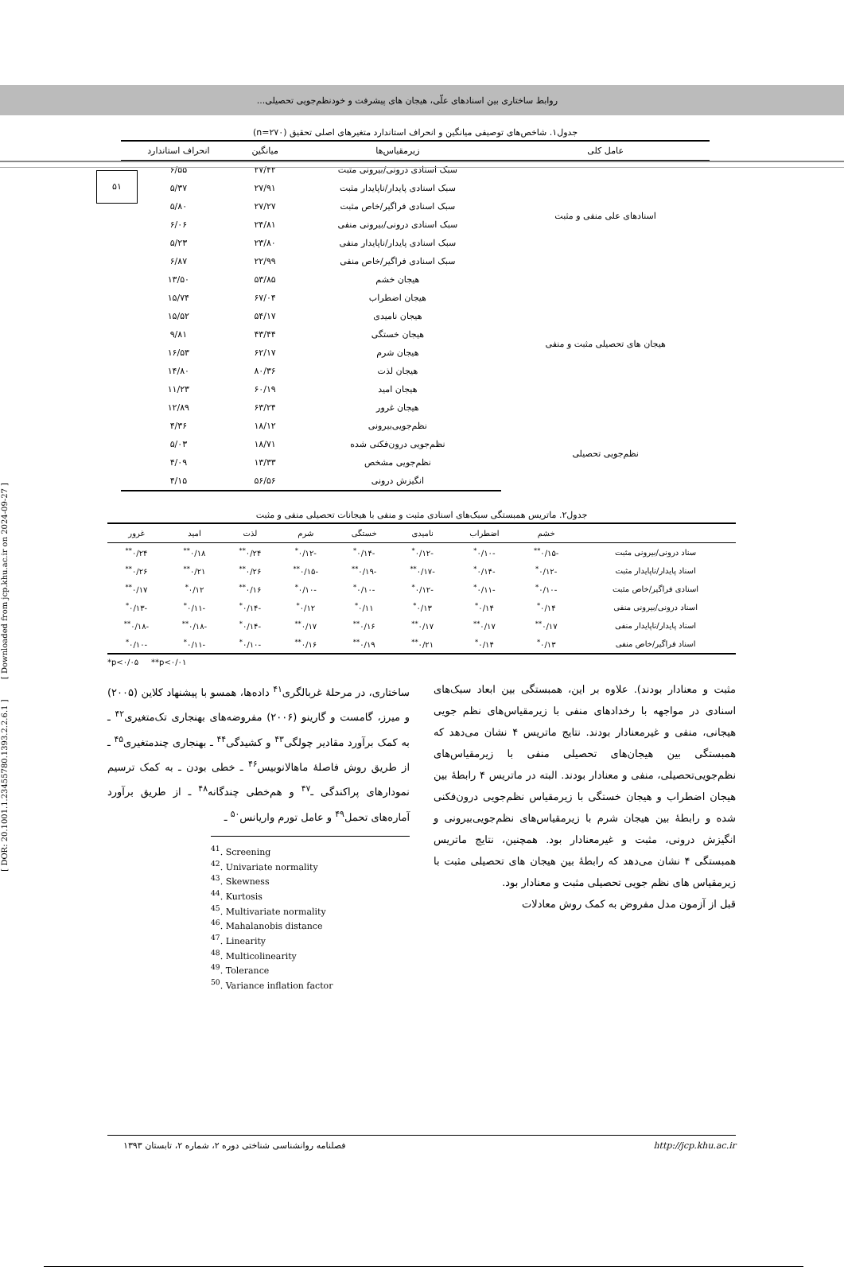روابط ساختاری بین اسنادهای علّی، هیجان های پیشرفت و خودنظم‌جویی تحصیلی...
۵۱
[ DOR: 20.1001.1.23455780.1393.2.2.6.1 ] [ Downloaded from jcp.khu.ac.ir on 2024-09-27 ]
جدول۱. شاخص‌های توصیفی میانگین و انحراف استاندارد متغیرهای اصلی تحقیق (n=۲۷۰)
| عامل کلی | زیرمقیاس‌ها | میانگین | انحراف استاندارد |
| --- | --- | --- | --- |
| اسنادهای علی منفی و مثبت | سبک اسنادی درونی/بیرونی مثبت | ۲۷/۴۲ | ۶/۵۵ |
| | سبک اسنادی پایدار/ناپایدار مثبت | ۲۷/۹۱ | ۵/۳۷ |
| | سبک اسنادی فراگیر/خاص مثبت | ۲۷/۲۷ | ۵/۸۰ |
| | سبک اسنادی درونی/بیرونی منفی | ۲۴/۸۱ | ۶/۰۶ |
| | سبک اسنادی پایدار/ناپایدار منفی | ۲۳/۸۰ | ۵/۲۳ |
| | سبک اسنادی فراگیر/خاص منفی | ۲۲/۹۹ | ۶/۸۷ |
| هیجان های تحصیلی مثبت و منفی | هیجان خشم | ۵۳/۸۵ | ۱۳/۵۰ |
| | هیجان اضطراب | ۶۷/۰۴ | ۱۵/۷۴ |
| | هیجان نامیدی | ۵۴/۱۷ | ۱۵/۵۲ |
| | هیجان خستگی | ۴۳/۴۴ | ۹/۸۱ |
| | هیجان شرم | ۶۲/۱۷ | ۱۶/۵۳ |
| | هیجان لذت | ۸۰/۳۶ | ۱۴/۸۰ |
| | هیجان امید | ۶۰/۱۹ | ۱۱/۲۳ |
| | هیجان غرور | ۶۳/۲۴ | ۱۲/۸۹ |
| نظم‌جویی تحصیلی | نظم‌جویی‌بیرونی | ۱۸/۱۲ | ۴/۳۶ |
| | نظم‌جویی درون‌فکنی شده | ۱۸/۷۱ | ۵/۰۳ |
| | نظم‌جویی مشخص | ۱۳/۳۳ | ۴/۰۹ |
| | انگیزش درونی | ۵۶/۵۶ | ۴/۱۵ |
جدول۲. ماتریس همبستگی سبک‌های اسنادی مثبت و منفی با هیجانات تحصیلی منفی و مثبت
| | خشم | اضطراب | نامیدی | خستگی | شرم | لذت | امید | غرور |
| --- | --- | --- | --- | --- | --- | --- | --- | --- |
| سناد درونی/بیرونی مثبت | -۰/۱۵<sup>**</sup> | -۰/۱۰<sup>*</sup> | -۰/۱۲<sup>*</sup> | -۰/۱۴<sup>*</sup> | -۰/۱۲<sup>*</sup> | ۰/۲۴<sup>**</sup> | ۰/۱۸<sup>**</sup> | ۰/۲۴<sup>**</sup> |
| اسناد پایدار/ناپایدار مثبت | -۰/۱۲<sup>*</sup> | -۰/۱۴<sup>*</sup> | -۰/۱۷<sup>**</sup> | -۰/۱۹<sup>**</sup> | -۰/۱۵<sup>**</sup> | ۰/۲۶<sup>**</sup> | ۰/۲۱<sup>**</sup> | ۰/۲۶<sup>**</sup> |
| اسنادی فراگیر/خاص مثبت | -۰/۱۰<sup>*</sup> | -۰/۱۱<sup>*</sup> | -۰/۱۲<sup>*</sup> | -۰/۱۰<sup>*</sup> | -۰/۱۰<sup>*</sup> | ۰/۱۶<sup>**</sup> | ۰/۱۲<sup>*</sup> | ۰/۱۷<sup>**</sup> |
| اسناد درونی/بیرونی منفی | ۰/۱۴<sup>*</sup> | ۰/۱۴<sup>*</sup> | ۰/۱۳<sup>*</sup> | ۰/۱۱<sup>*</sup> | ۰/۱۲<sup>*</sup> | -۰/۱۴<sup>*</sup> | -۰/۱۱<sup>*</sup> | -۰/۱۳<sup>*</sup> |
| اسناد پایدار/ناپایدار منفی | ۰/۱۷<sup>**</sup> | ۰/۱۷<sup>**</sup> | ۰/۱۷<sup>**</sup> | ۰/۱۶<sup>**</sup> | ۰/۱۷<sup>**</sup> | -۰/۱۴<sup>*</sup> | -۰/۱۸<sup>**</sup> | -۰/۱۸<sup>**</sup> |
| اسناد فراگیر/خاص منفی | ۰/۱۳<sup>*</sup> | ۰/۱۴<sup>*</sup> | ۰/۲۱<sup>**</sup> | ۰/۱۹<sup>**</sup> | ۰/۱۶<sup>**</sup> | -۰/۱۰<sup>*</sup> | -۰/۱۱<sup>*</sup> | -۰/۱۰<sup>*</sup> |
*p<۰/۰۵ **p<۰/۰۱
مثبت و معنادار بودند). علاوه بر این، همبستگی بین ابعاد سبک‌های اسنادی در مواجهه با رخدادهای منفی با زیرمقیاس‌های نظم جویی هیجانی، منفی و غیرمعنادار بودند. نتایج ماتریس ۴ نشان می‌دهد که همبستگی بین هیجان‌های تحصیلی منفی با زیرمقیاس‌های نظم‌جویی‌تحصیلی، منفی و معنادار بودند. البته در ماتریس ۴ رابطهٔ بین هیجان اضطراب و هیجان خستگی با زیرمقیاس نظم‌جویی درون‌فکنی شده و رابطهٔ بین هیجان شرم با زیرمقیاس‌های نظم‌جویی‌بیرونی و انگیزش درونی، مثبت و غیرمعنادار بود. همچنین، نتایج ماتریس همبستگی ۴ نشان می‌دهد که رابطهٔ بین هیجان های تحصیلی مثبت با زیرمقیاس های نظم جویی تحصیلی مثبت و معنادار بود.
قبل از آزمون مدل مفروض به کمک روش معادلات
ساختاری، در مرحلهٔ غربالگری<sup>۴۱</sup> داده‌ها، همسو با پیشنهاد کلاین (۲۰۰۵) و میرز، گامست و گارینو (۲۰۰۶) مفروضه‌های بهنجاری تک‌متغیری<sup>۴۲</sup> ـ به کمک برآورد مقادیر چولگی<sup>۴۳</sup> و کشیدگی<sup>۴۴</sup> ـ بهنجاری چندمتغیری<sup>۴۵</sup> ـ از طریق روش فاصلهٔ ماهالانوبیس<sup>۴۶</sup> ـ خطی بودن ـ به کمک ترسیم نمودارهای پراکندگی ـ<sup>۴۷</sup> و هم‌خطی چندگانه<sup>۴۸</sup> ـ از طریق برآورد آماره‌های تحمل<sup>۴۹</sup> و عامل تورم واریانس<sup>۵۰</sup> ـ
<sup>41</sup>. Screening
<sup>42</sup>. Univariate normality
<sup>43</sup>. Skewness
<sup>44</sup>. Kurtosis
<sup>45</sup>. Multivariate normality
<sup>46</sup>. Mahalanobis distance
<sup>47</sup>. Linearity
<sup>48</sup>. Multicolinearity
<sup>49</sup>. Tolerance
<sup>50</sup>. Variance inflation factor
فصلنامه روانشناسی شناختی دوره ۲، شماره ۲، تابستان ۱۳۹۳ http://jcp.khu.ac.ir